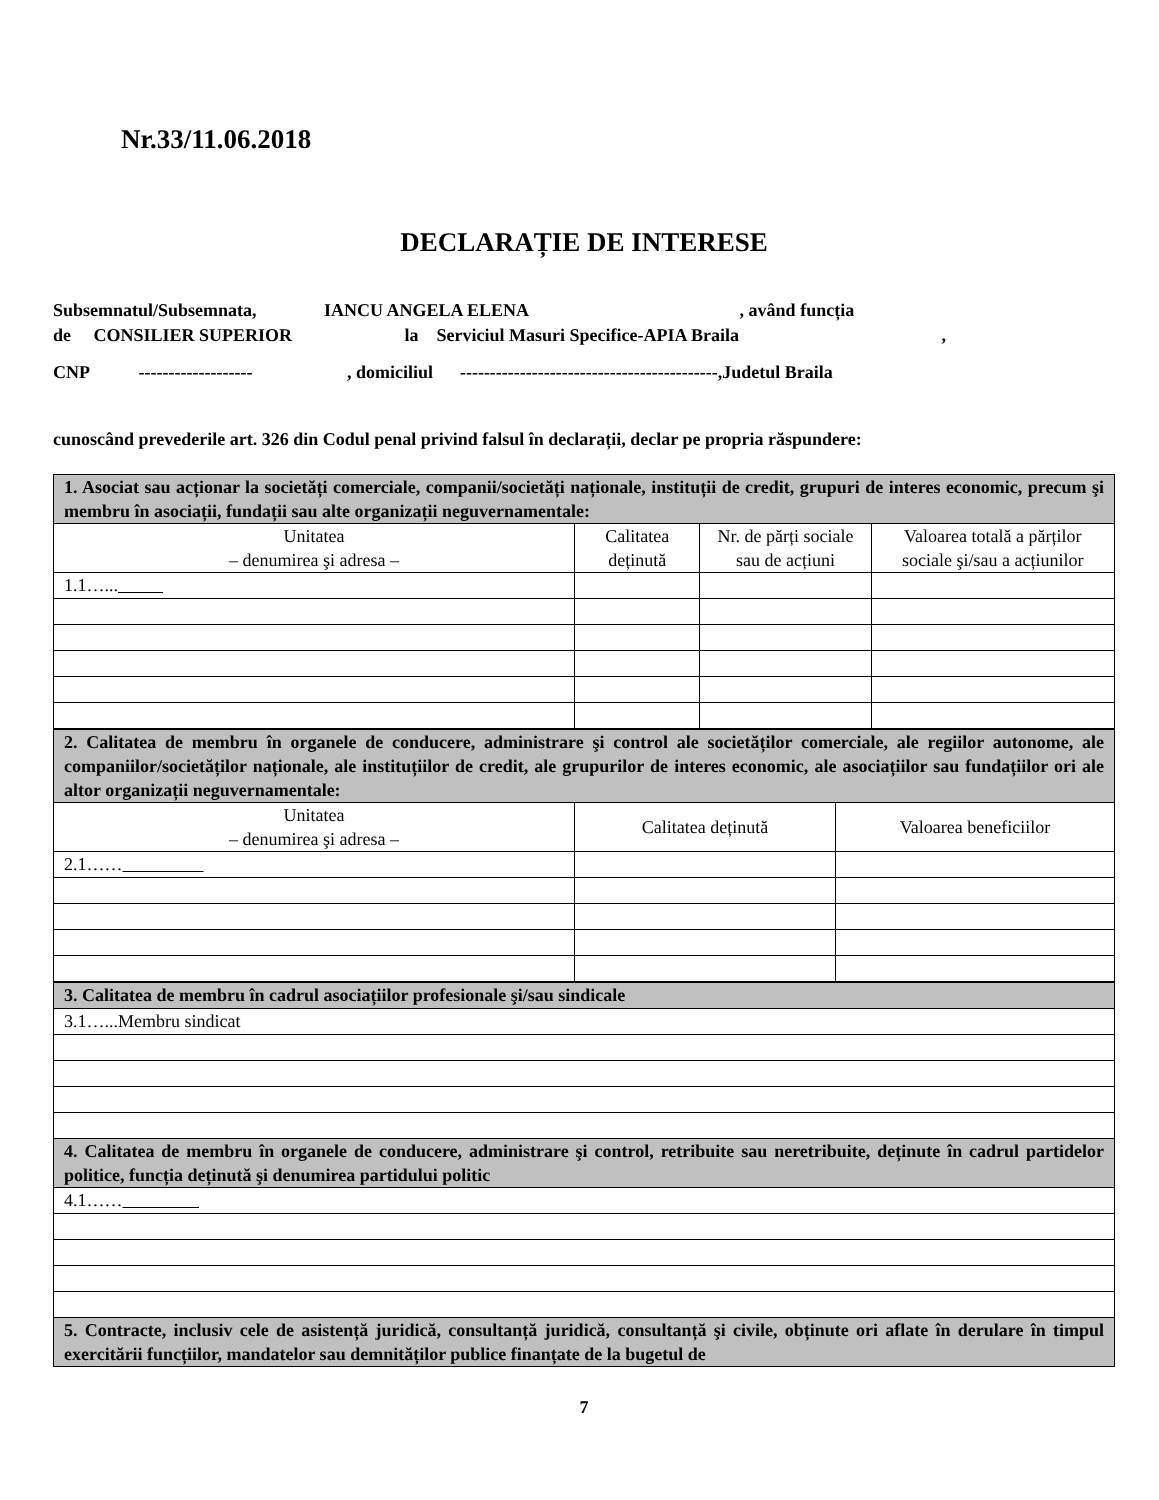Nr.33/11.06.2018
DECLARAȚIE DE INTERESE
Subsemnatul/Subsemnata, IANCU ANGELA ELENA , având funcția
de CONSILIER SUPERIOR la Serviciul Masuri Specifice-APIA Braila ,
CNP ------------------- , domiciliul -------------------------------------------,Judetul Braila
cunoscând prevederile art. 326 din Codul penal privind falsul în declarații, declar pe propria răspundere:
| 1. Asociat sau acționar la societăți comerciale, companii/societăți naționale, instituții de credit, grupuri de interes economic, precum şi membru în asociații, fundații sau alte organizații neguvernamentale: | | | |
| Unitatea – denumirea şi adresa – | Calitatea deținută | Nr. de părți sociale sau de acțiuni | Valoarea totală a părților sociale şi/sau a acțiunilor |
| 1.1…... | | | |
| 2. Calitatea de membru în organele de conducere, administrare şi control ale societăților comerciale, ale regiilor autonome, ale companiilor/societăților naționale, ale instituțiilor de credit, ale grupurilor de interes economic, ale asociațiilor sau fundațiilor ori ale altor organizații neguvernamentale: | | |
| Unitatea – denumirea şi adresa – | Calitatea deținută | Valoarea beneficiilor |
| 2.1…… | | |
| 3. Calitatea de membru în cadrul asociațiilor profesionale şi/sau sindicale |
| 3.1…...Membru sindicat |
| 4. Calitatea de membru în organele de conducere, administrare şi control, retribuite sau neretribuite, deținute în cadrul partidelor politice, funcția deținută şi denumirea partidului politic |
| 4.1…… |
| 5. Contracte, inclusiv cele de asistență juridică, consultanță juridică, consultanță şi civile, obținute ori aflate în derulare în timpul exercitării funcțiilor, mandatelor sau demnităților publice finanțate de la bugetul de |
7